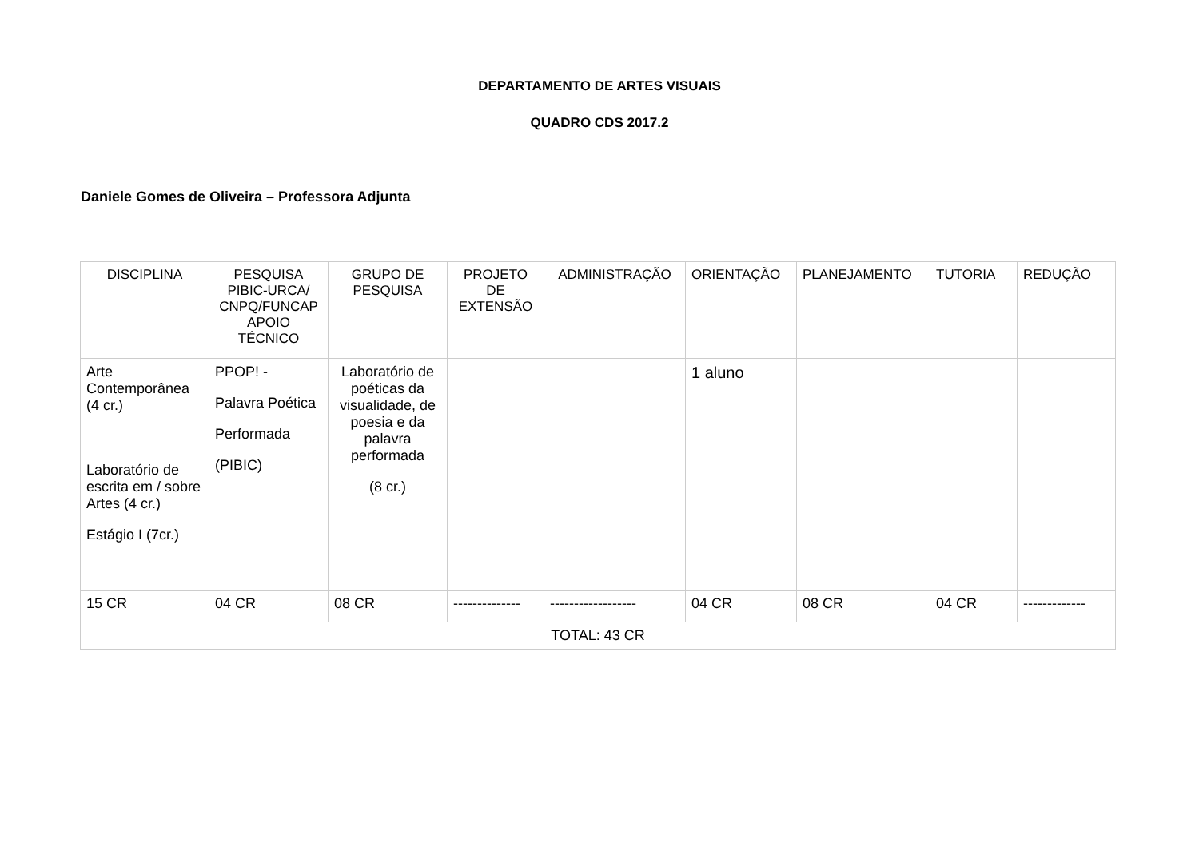DEPARTAMENTO DE ARTES VISUAIS
QUADRO CDS 2017.2
Daniele Gomes de Oliveira – Professora Adjunta
| DISCIPLINA | PESQUISA PIBIC-URCA/ CNPQ/FUNCAP APOIO TÉCNICO | GRUPO DE PESQUISA | PROJETO DE EXTENSÃO | ADMINISTRAÇÃO | ORIENTAÇÃO | PLANEJAMENTO | TUTORIA | REDUÇÃO |
| --- | --- | --- | --- | --- | --- | --- | --- | --- |
| Arte Contemporânea (4 cr.) Laboratório de escrita em / sobre Artes (4 cr.) Estágio I (7cr.) | PPOP! - Palavra Poética Performada (PIBIC) | Laboratório de poéticas da visualidade, de poesia e da palavra performada (8 cr.) | | | 1 aluno | | | |
| 15 CR | 04 CR | 08 CR | -------------- | ------------------ | 04 CR | 08 CR | 04 CR | ------------- |
| TOTAL: 43 CR | | | | | | | | |